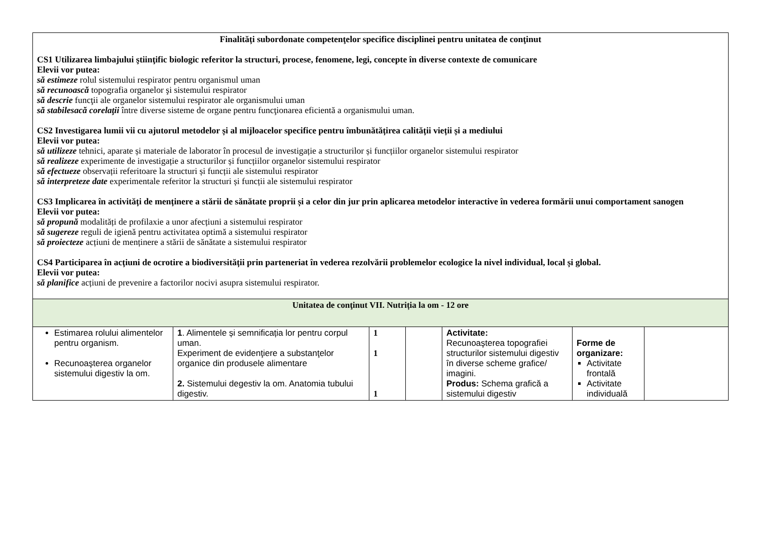| Finalități subordonate competenţelor specifice disciplinei pentru unitatea de conţinut CS1 Utilizarea limbajului ştiinţific biologic referitor la structuri, procese, fenomene, legi, concepte în diverse contexte de comunicare Elevii vor putea: să estimeze rolul sistemului respirator pentru organismul uman să recunoască topografia organelor şi sistemului respirator să descrie funcţii ale organelor sistemului respirator ale organismului uman să stabilesacă corelaţii între diverse sisteme de organe pentru funcţionarea eficientă a organismului uman. CS2 Investigarea lumii vii cu ajutorul metodelor și al mijloacelor specifice pentru îmbunătățirea calității vieții și a mediului Elevii vor putea: să utilizeze tehnici, aparate și materiale de laborator în procesul de investigație a structurilor și funcțiilor organelor sistemului respirator să realizeze experimente de investigație a structurilor și funcțiilor organelor sistemului respirator să efectueze observații referitoare la structuri și funcții ale sistemului respirator să interpreteze date experimentale referitor la structuri și funcții ale sistemului respirator CS3 Implicarea în activități de menținere a stării de sănătate proprii și a celor din jur prin aplicarea metodelor interactive în vederea formării unui comportament sanogen Elevii vor putea: să propună modalități de profilaxie a unor afecțiuni a sistemului respirator să sugereze reguli de igienă pentru activitatea optimă a sistemului respirator să proiecteze acțiuni de menținere a stării de sănătate a sistemului respirator CS4 Participarea în acțiuni de ocrotire a biodiversității prin parteneriat în vederea rezolvării problemelor ecologice la nivel individual, local și global. Elevii vor putea: să planifice acțiuni de prevenire a factorilor nocivi asupra sistemului respirator. | | | | | | |
| Unitatea de conţinut VII. Nutriția la om - 12 ore | | | | | | |
| Estimarea rolului alimentelor pentru organism. Recunoaşterea organelor sistemului digestiv la om. | 1 . Alimentele și semnificația lor pentru corpul uman. Experiment de evidenţiere a substanţelor organice din produsele alimentare 2. Sistemului degestiv la om. Anatomia tubului digestiv. | 1 1 1 | | Activitate: Recunoaşterea topografiei structurilor sistemului digestiv în diverse scheme grafice/ imagini. Produs: Schema grafică a sistemului digestiv | Forme de organizare: Activitate frontală Activitate individuală | |